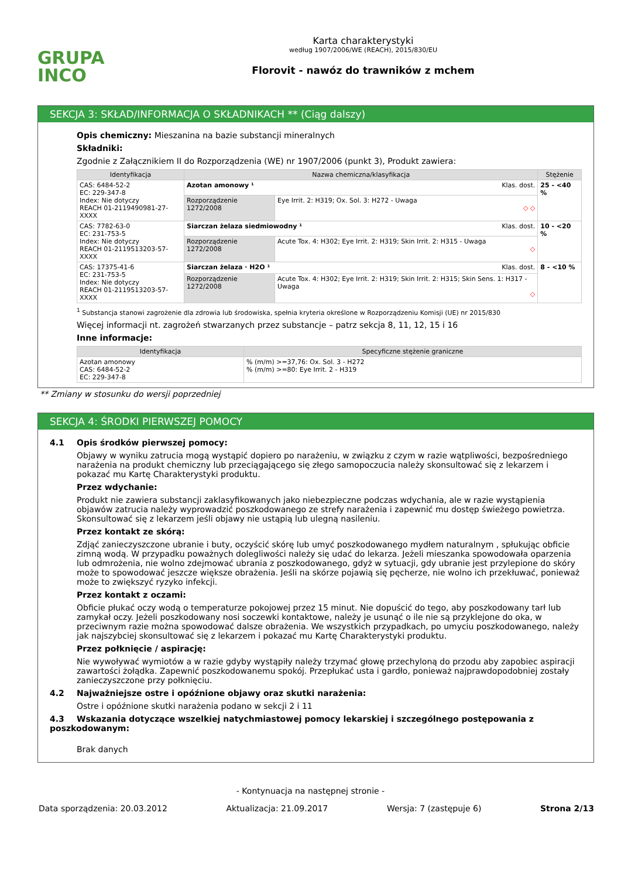GRUPA
INCO
Karta charakterystyki
według 1907/2006/WE (REACH), 2015/830/EU
Florovit - nawóz do trawników z mchem
SEKCJA 3: SKŁAD/INFORMACJA O SKŁADNIKACH ** (Ciąg dalszy)
Opis chemiczny: Mieszanina na bazie substancji mineralnych
Składniki:
Zgodnie z Załącznikiem II do Rozporządzenia (WE) nr 1907/2006 (punkt 3), Produkt zawiera:
| Identyfikacja | Nazwa chemiczna/klasyfikacja | | Stężenie |
| --- | --- | --- | --- |
| CAS: 6484-52-2 EC: 229-347-8 Index: Nie dotyczy REACH 01-2119490981-27-XXXX | Azotan amonowy ¹ Klas. dost. | | 25 - <40 % |
| | Rozporządzenie 1272/2008 | Eye Irrit. 2: H319; Ox. Sol. 3: H272 - Uwaga ◇ ◇ | |
| CAS: 7782-63-0 EC: 231-753-5 Index: Nie dotyczy REACH 01-2119513203-57-XXXX | Siarczan żelaza siedmiowodny ¹ Klas. dost. | | 10 - <20 % |
| | Rozporządzenie 1272/2008 | Acute Tox. 4: H302; Eye Irrit. 2: H319; Skin Irrit. 2: H315 - Uwaga ◇ | |
| CAS: 17375-41-6 EC: 231-753-5 Index: Nie dotyczy REACH 01-2119513203-57-XXXX | Siarczan żelaza · H2O ¹ Klas. dost. | | 8 - <10 % |
| | Rozporządzenie 1272/2008 | Acute Tox. 4: H302; Eye Irrit. 2: H319; Skin Irrit. 2: H315; Skin Sens. 1: H317 - Uwaga ◇ | |
<sup>1</sup> Substancja stanowi zagrożenie dla zdrowia lub środowiska, spełnia kryteria określone w Rozporządzeniu Komisji (UE) nr 2015/830
Więcej informacji nt. zagrożeń stwarzanych przez substancje – patrz sekcja 8, 11, 12, 15 i 16
Inne informacje:
| Identyfikacja | Specyficzne stężenie graniczne |
| --- | --- |
| Azotan amonowy CAS: 6484-52-2 EC: 229-347-8 | % (m/m) >=37,76: Ox. Sol. 3 - H272 % (m/m) >=80: Eye Irrit. 2 - H319 |
** Zmiany w stosunku do wersji poprzedniej
SEKCJA 4: ŚRODKI PIERWSZEJ POMOCY
4.1 Opis środków pierwszej pomocy:
Objawy w wyniku zatrucia mogą wystąpić dopiero po narażeniu, w związku z czym w razie wątpliwości, bezpośredniego narażenia na produkt chemiczny lub przeciągającego się złego samopoczucia należy skonsultować się z lekarzem i pokazać mu Kartę Charakterystyki produktu.
Przez wdychanie:
Produkt nie zawiera substancji zaklasyfikowanych jako niebezpieczne podczas wdychania, ale w razie wystąpienia objawów zatrucia należy wyprowadzić poszkodowanego ze strefy narażenia i zapewnić mu dostęp świeżego powietrza. Skonsultować się z lekarzem jeśli objawy nie ustąpią lub ulegną nasileniu.
Przez kontakt ze skórą:
Zdjąć zanieczyszczone ubranie i buty, oczyścić skórę lub umyć poszkodowanego mydłem naturalnym , spłukując obficie zimną wodą. W przypadku poważnych dolegliwości należy się udać do lekarza. Jeżeli mieszanka spowodowała oparzenia lub odmrożenia, nie wolno zdejmować ubrania z poszkodowanego, gdyż w sytuacji, gdy ubranie jest przylepione do skóry może to spowodować jeszcze większe obrażenia. Jeśli na skórze pojawią się pęcherze, nie wolno ich przekłuwać, ponieważ może to zwiększyć ryzyko infekcji.
Przez kontakt z oczami:
Obficie płukać oczy wodą o temperaturze pokojowej przez 15 minut. Nie dopuścić do tego, aby poszkodowany tarł lub zamykał oczy. Jeżeli poszkodowany nosi soczewki kontaktowe, należy je usunąć o ile nie są przyklejone do oka, w przeciwnym razie można spowodować dalsze obrażenia. We wszystkich przypadkach, po umyciu poszkodowanego, należy jak najszybciej skonsultować się z lekarzem i pokazać mu Kartę Charakterystyki produktu.
Przez połknięcie / aspirację:
Nie wywoływać wymiotów a w razie gdyby wystąpiły należy trzymać głowę przechyloną do przodu aby zapobiec aspiracji zawartości żołądka. Zapewnić poszkodowanemu spokój. Przepłukać usta i gardło, ponieważ najprawdopodobniej zostały zanieczyszczone przy połknięciu.
4.2 Najważniejsze ostre i opóźnione objawy oraz skutki narażenia:
Ostre i opóźnione skutki narażenia podano w sekcji 2 i 11
4.3 Wskazania dotyczące wszelkiej natychmiastowej pomocy lekarskiej i szczególnego postępowania z poszkodowanym:
Brak danych
- Kontynuacja na następnej stronie -
Data sporządzenia: 20.03.2012 Aktualizacja: 21.09.2017 Wersja: 7 (zastępuje 6) Strona 2/13